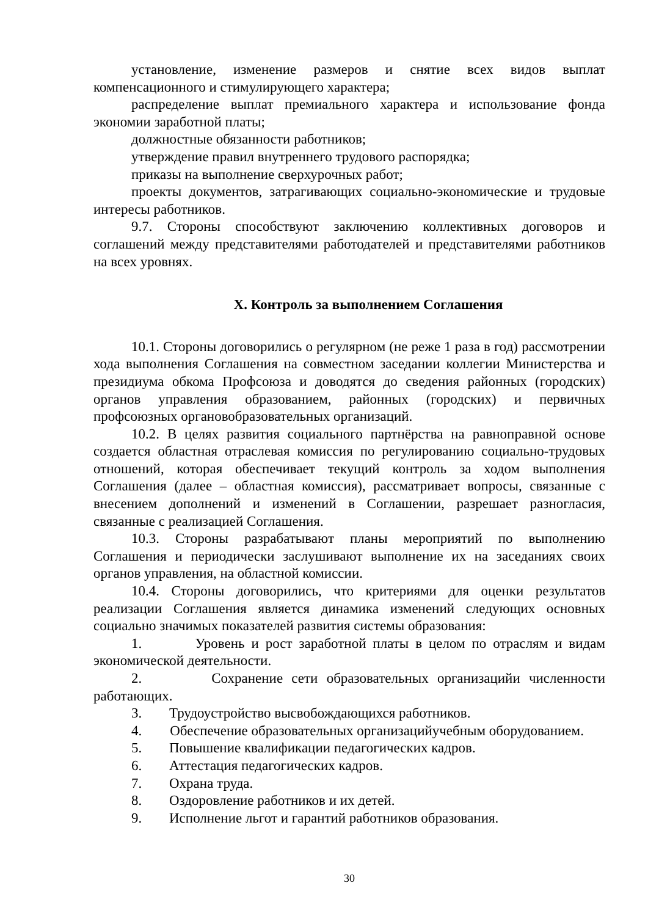установление, изменение размеров и снятие всех видов выплат компенсационного и стимулирующего характера;
распределение выплат премиального характера и использование фонда экономии заработной платы;
должностные обязанности работников;
утверждение правил внутреннего трудового распорядка;
приказы на выполнение сверхурочных работ;
проекты документов, затрагивающих социально-экономические и трудовые интересы работников.
9.7. Стороны способствуют заключению коллективных договоров и соглашений между представителями работодателей и представителями работников на всех уровнях.
X. Контроль за выполнением Соглашения
10.1. Стороны договорились о регулярном (не реже 1 раза в год) рассмотрении хода выполнения Соглашения на совместном заседании коллегии Министерства и президиума обкома Профсоюза и доводятся до сведения районных (городских) органов управления образованием, районных (городских) и первичных профсоюзных органовобразовательных организаций.
10.2. В целях развития социального партнёрства на равноправной основе создается областная отраслевая комиссия по регулированию социально-трудовых отношений, которая обеспечивает текущий контроль за ходом выполнения Соглашения (далее – областная комиссия), рассматривает вопросы, связанные с внесением дополнений и изменений в Соглашении, разрешает разногласия, связанные с реализацией Соглашения.
10.3. Стороны разрабатывают планы мероприятий по выполнению Соглашения и периодически заслушивают выполнение их на заседаниях своих органов управления, на областной комиссии.
10.4. Стороны договорились, что критериями для оценки результатов реализации Соглашения является динамика изменений следующих основных социально значимых показателей развития системы образования:
1. Уровень и рост заработной платы в целом по отраслям и видам экономической деятельности.
2. Сохранение сети образовательных организацийи численности работающих.
3. Трудоустройство высвобождающихся работников.
4. Обеспечение образовательных организацийучебным оборудованием.
5. Повышение квалификации педагогических кадров.
6. Аттестация педагогических кадров.
7. Охрана труда.
8. Оздоровление работников и их детей.
9. Исполнение льгот и гарантий работников образования.
30